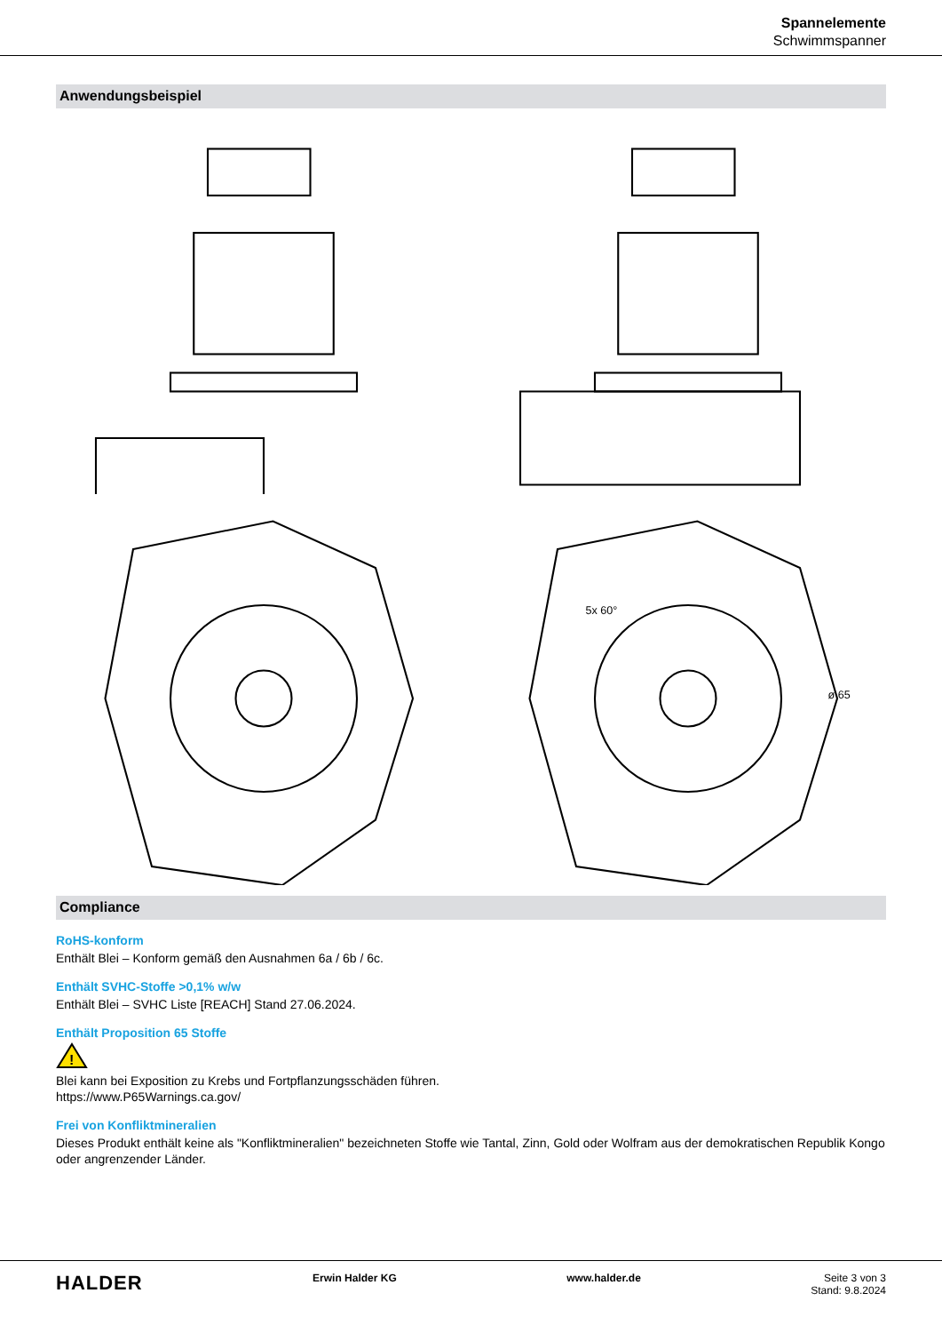Spannelemente
Schwimmspanner
Anwendungsbeispiel
ø 65
5x 60°
Compliance
RoHS-konform
Enthält Blei – Konform gemäß den Ausnahmen 6a / 6b / 6c.
Enthält SVHC-Stoffe >0,1% w/w
Enthält Blei – SVHC Liste [REACH] Stand 27.06.2024.
Enthält Proposition 65 Stoffe
!
Blei kann bei Exposition zu Krebs und Fortpflanzungsschäden führen.
https://www.P65Warnings.ca.gov/
Frei von Konfliktmineralien
Dieses Produkt enthält keine als "Konfliktmineralien" bezeichneten Stoffe wie Tantal, Zinn, Gold oder Wolfram aus der demokratischen Republik Kongo oder angrenzender Länder.
HALDER
Erwin Halder KG www.halder.de Seite 3 von 3
Stand: 9.8.2024